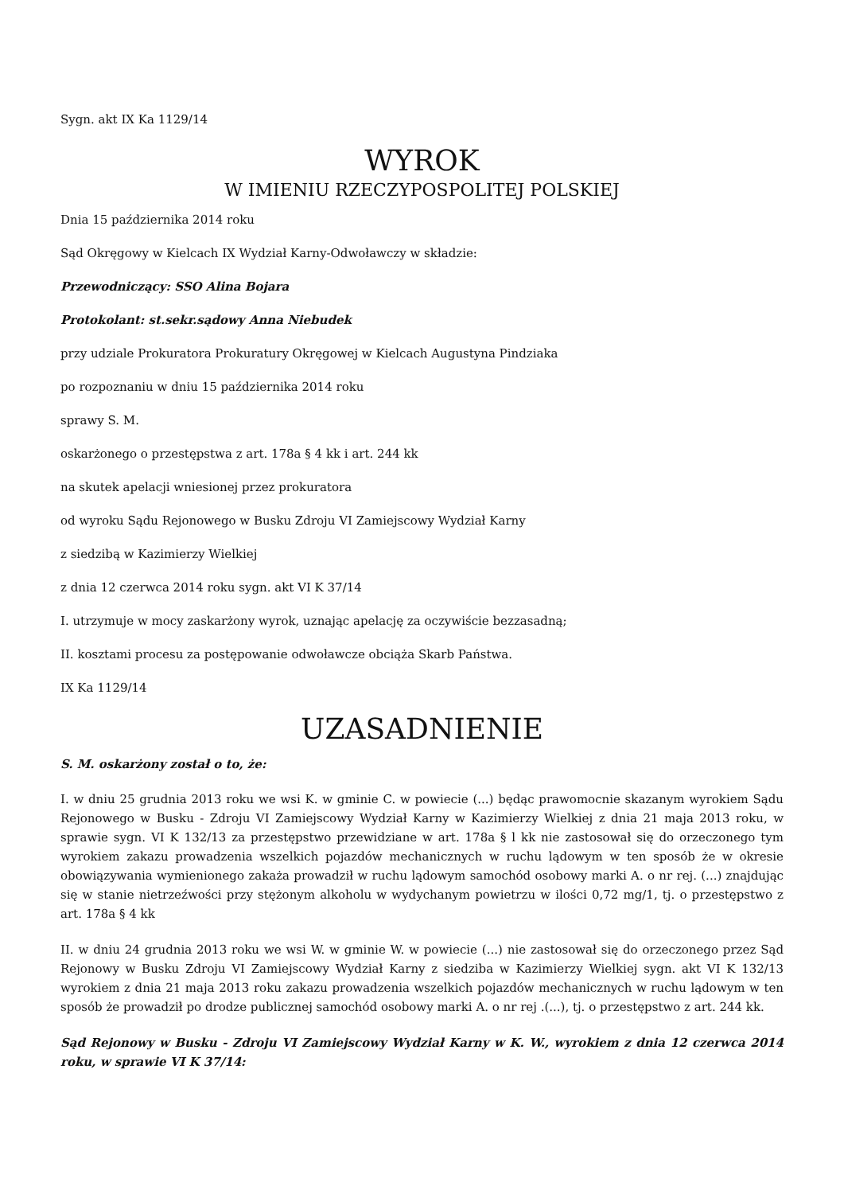Sygn. akt IX Ka 1129/14
WYROK
W IMIENIU RZECZYPOSPOLITEJ POLSKIEJ
Dnia 15 października 2014 roku
Sąd Okręgowy w Kielcach IX Wydział Karny-Odwoławczy w składzie:
Przewodniczący: SSO Alina Bojara
Protokolant: st.sekr.sądowy Anna Niebudek
przy udziale Prokuratora Prokuratury Okręgowej w Kielcach Augustyna Pindziaka
po rozpoznaniu w dniu 15 października 2014 roku
sprawy S. M.
oskarżonego o przestępstwa z art. 178a § 4 kk i art. 244 kk
na skutek apelacji wniesionej przez prokuratora
od wyroku Sądu Rejonowego w Busku Zdroju VI Zamiejscowy Wydział Karny
z siedzibą w Kazimierzy Wielkiej
z dnia 12 czerwca 2014 roku sygn. akt VI K 37/14
I. utrzymuje w mocy zaskarżony wyrok, uznając apelację za oczywiście bezzasadną;
II. kosztami procesu za postępowanie odwoławcze obciąża Skarb Państwa.
IX Ka 1129/14
UZASADNIENIE
S. M. oskarżony został o to, że:
I. w dniu 25 grudnia 2013 roku we wsi K. w gminie C. w powiecie (...) będąc prawomocnie skazanym wyrokiem Sądu Rejonowego w Busku - Zdroju VI Zamiejscowy Wydział Karny w Kazimierzy Wielkiej z dnia 21 maja 2013 roku, w sprawie sygn. VI K 132/13 za przestępstwo przewidziane w art. 178a § l kk nie zastosował się do orzeczonego tym wyrokiem zakazu prowadzenia wszelkich pojazdów mechanicznych w ruchu lądowym w ten sposób że w okresie obowiązywania wymienionego zakaża prowadził w ruchu lądowym samochód osobowy marki A. o nr rej. (...) znajdując się w stanie nietrzeźwości przy stężonym alkoholu w wydychanym powietrzu w ilości 0,72 mg/1, tj. o przestępstwo z art. 178a § 4 kk
II. w dniu 24 grudnia 2013 roku we wsi W. w gminie W. w powiecie (...) nie zastosował się do orzeczonego przez Sąd Rejonowy w Busku Zdroju VI Zamiejscowy Wydział Karny z siedziba w Kazimierzy Wielkiej sygn. akt VI K 132/13 wyrokiem z dnia 21 maja 2013 roku zakazu prowadzenia wszelkich pojazdów mechanicznych w ruchu lądowym w ten sposób że prowadził po drodze publicznej samochód osobowy marki A. o nr rej .(...), tj. o przestępstwo z art. 244 kk.
Sąd Rejonowy w Busku - Zdroju VI Zamiejscowy Wydział Karny w K. W., wyrokiem z dnia 12 czerwca 2014 roku, w sprawie VI K 37/14: